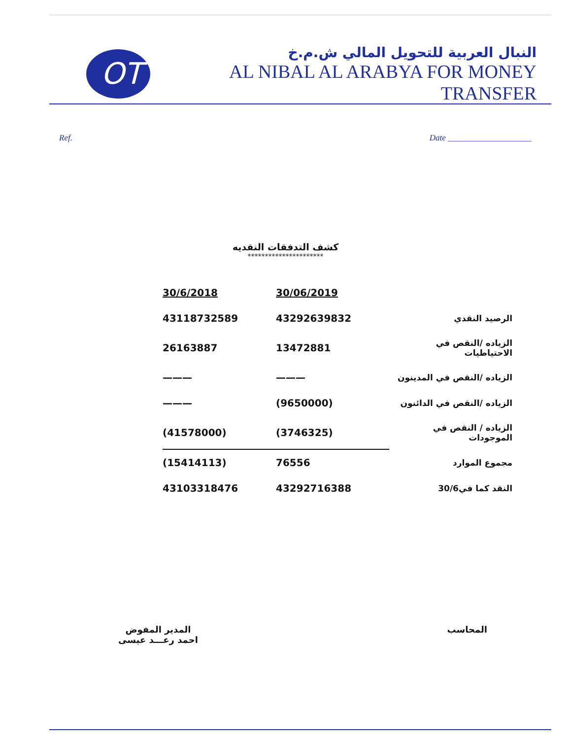OT
النبال العربية للتحويل المالي ش.م.خ
AL NIBAL AL ARABYA FOR MONEY TRANSFER
Ref. Date ____________________
كشف التدفقات النقديه
**********************
| | 30/06/2019 | 30/6/2018 |
| الرصيد النقدي | 43292639832 | 43118732589 |
| الزياده /النقص في الاحتياطيات | 13472881 | 26163887 |
| الزياده /النقص في المدينون | ——— | ——— |
| الزياده /النقص في الدائنون | (9650000) | ——— |
| الزياده / النقص في الموجودات | (3746325) | (41578000) |
| مجموع الموارد | 76556 | (15414113) |
| النقد كما في30/6 | 43292716388 | 43103318476 |
المحاسب المدير المفوض
احمد رعـــد عيسى